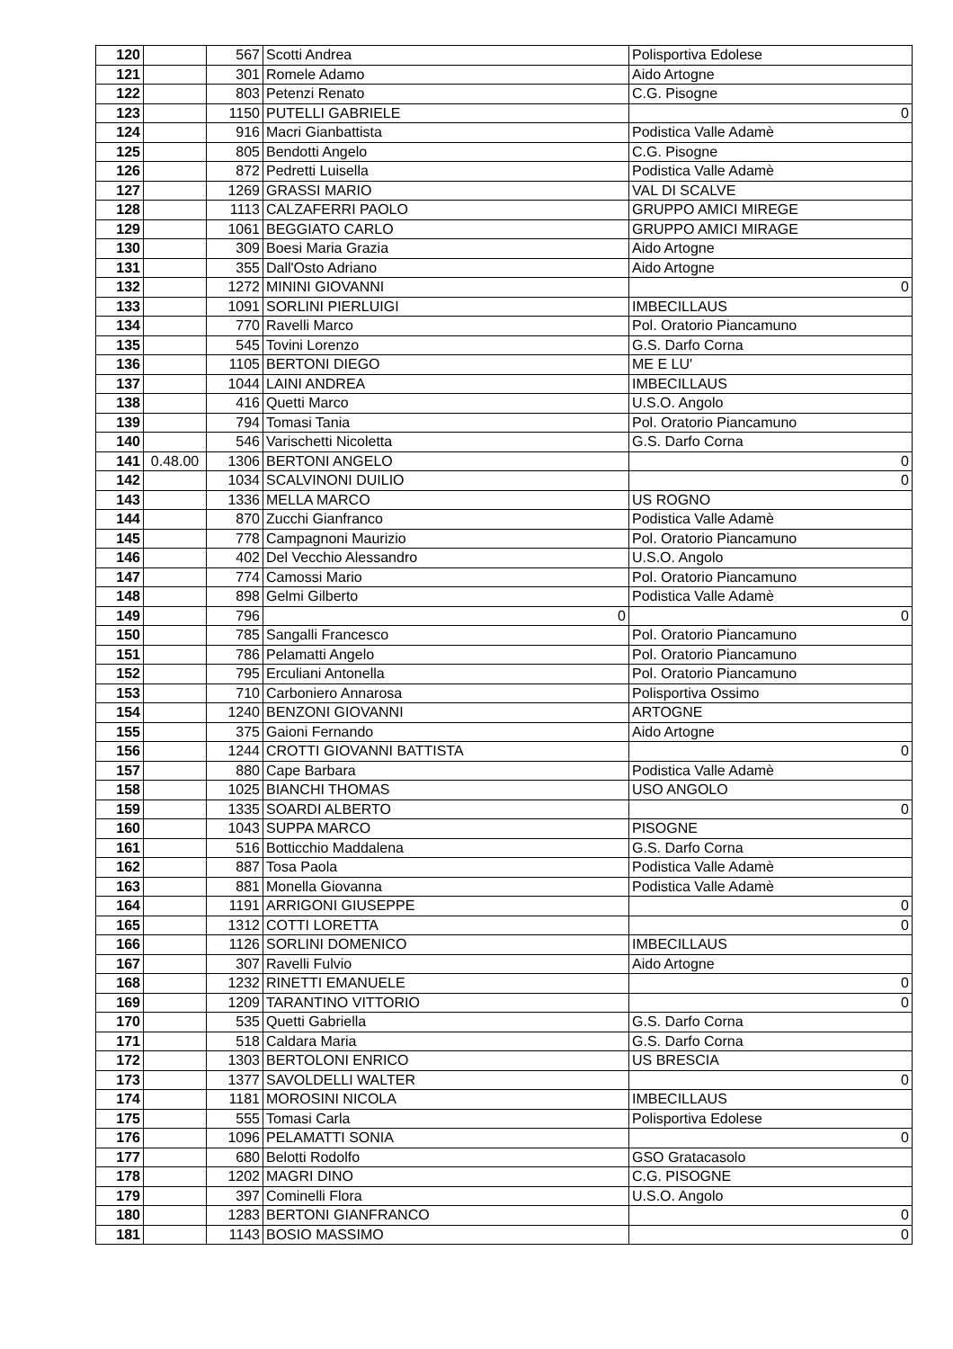| 120 | | 567 | Scotti Andrea | Polisportiva Edolese |
| 121 | | 301 | Romele Adamo | Aido Artogne |
| 122 | | 803 | Petenzi Renato | C.G. Pisogne |
| 123 | | 1150 | PUTELLI GABRIELE | 0 |
| 124 | | 916 | Macri Gianbattista | Podistica Valle Adamè |
| 125 | | 805 | Bendotti Angelo | C.G. Pisogne |
| 126 | | 872 | Pedretti Luisella | Podistica Valle Adamè |
| 127 | | 1269 | GRASSI MARIO | VAL DI SCALVE |
| 128 | | 1113 | CALZAFERRI PAOLO | GRUPPO AMICI MIREGE |
| 129 | | 1061 | BEGGIATO CARLO | GRUPPO AMICI MIRAGE |
| 130 | | 309 | Boesi Maria Grazia | Aido Artogne |
| 131 | | 355 | Dall'Osto Adriano | Aido Artogne |
| 132 | | 1272 | MININI GIOVANNI | 0 |
| 133 | | 1091 | SORLINI PIERLUIGI | IMBECILLAUS |
| 134 | | 770 | Ravelli Marco | Pol. Oratorio Piancamuno |
| 135 | | 545 | Tovini Lorenzo | G.S. Darfo Corna |
| 136 | | 1105 | BERTONI DIEGO | ME E LU' |
| 137 | | 1044 | LAINI ANDREA | IMBECILLAUS |
| 138 | | 416 | Quetti Marco | U.S.O. Angolo |
| 139 | | 794 | Tomasi Tania | Pol. Oratorio Piancamuno |
| 140 | | 546 | Varischetti Nicoletta | G.S. Darfo Corna |
| 141 | 0.48.00 | 1306 | BERTONI ANGELO | 0 |
| 142 | | 1034 | SCALVINONI DUILIO | 0 |
| 143 | | 1336 | MELLA MARCO | US ROGNO |
| 144 | | 870 | Zucchi Gianfranco | Podistica Valle Adamè |
| 145 | | 778 | Campagnoni Maurizio | Pol. Oratorio Piancamuno |
| 146 | | 402 | Del Vecchio Alessandro | U.S.O. Angolo |
| 147 | | 774 | Camossi Mario | Pol. Oratorio Piancamuno |
| 148 | | 898 | Gelmi Gilberto | Podistica Valle Adamè |
| 149 | | 796 | 0 | 0 |
| 150 | | 785 | Sangalli Francesco | Pol. Oratorio Piancamuno |
| 151 | | 786 | Pelamatti Angelo | Pol. Oratorio Piancamuno |
| 152 | | 795 | Erculiani Antonella | Pol. Oratorio Piancamuno |
| 153 | | 710 | Carboniero Annarosa | Polisportiva Ossimo |
| 154 | | 1240 | BENZONI GIOVANNI | ARTOGNE |
| 155 | | 375 | Gaioni Fernando | Aido Artogne |
| 156 | | 1244 | CROTTI GIOVANNI BATTISTA | 0 |
| 157 | | 880 | Cape Barbara | Podistica Valle Adamè |
| 158 | | 1025 | BIANCHI THOMAS | USO ANGOLO |
| 159 | | 1335 | SOARDI ALBERTO | 0 |
| 160 | | 1043 | SUPPA MARCO | PISOGNE |
| 161 | | 516 | Botticchio Maddalena | G.S. Darfo Corna |
| 162 | | 887 | Tosa Paola | Podistica Valle Adamè |
| 163 | | 881 | Monella Giovanna | Podistica Valle Adamè |
| 164 | | 1191 | ARRIGONI GIUSEPPE | 0 |
| 165 | | 1312 | COTTI LORETTA | 0 |
| 166 | | 1126 | SORLINI DOMENICO | IMBECILLAUS |
| 167 | | 307 | Ravelli Fulvio | Aido Artogne |
| 168 | | 1232 | RINETTI EMANUELE | 0 |
| 169 | | 1209 | TARANTINO VITTORIO | 0 |
| 170 | | 535 | Quetti Gabriella | G.S. Darfo Corna |
| 171 | | 518 | Caldara Maria | G.S. Darfo Corna |
| 172 | | 1303 | BERTOLONI ENRICO | US BRESCIA |
| 173 | | 1377 | SAVOLDELLI WALTER | 0 |
| 174 | | 1181 | MOROSINI NICOLA | IMBECILLAUS |
| 175 | | 555 | Tomasi Carla | Polisportiva Edolese |
| 176 | | 1096 | PELAMATTI SONIA | 0 |
| 177 | | 680 | Belotti Rodolfo | GSO Gratacasolo |
| 178 | | 1202 | MAGRI DINO | C.G. PISOGNE |
| 179 | | 397 | Cominelli Flora | U.S.O. Angolo |
| 180 | | 1283 | BERTONI GIANFRANCO | 0 |
| 181 | | 1143 | BOSIO MASSIMO | 0 |